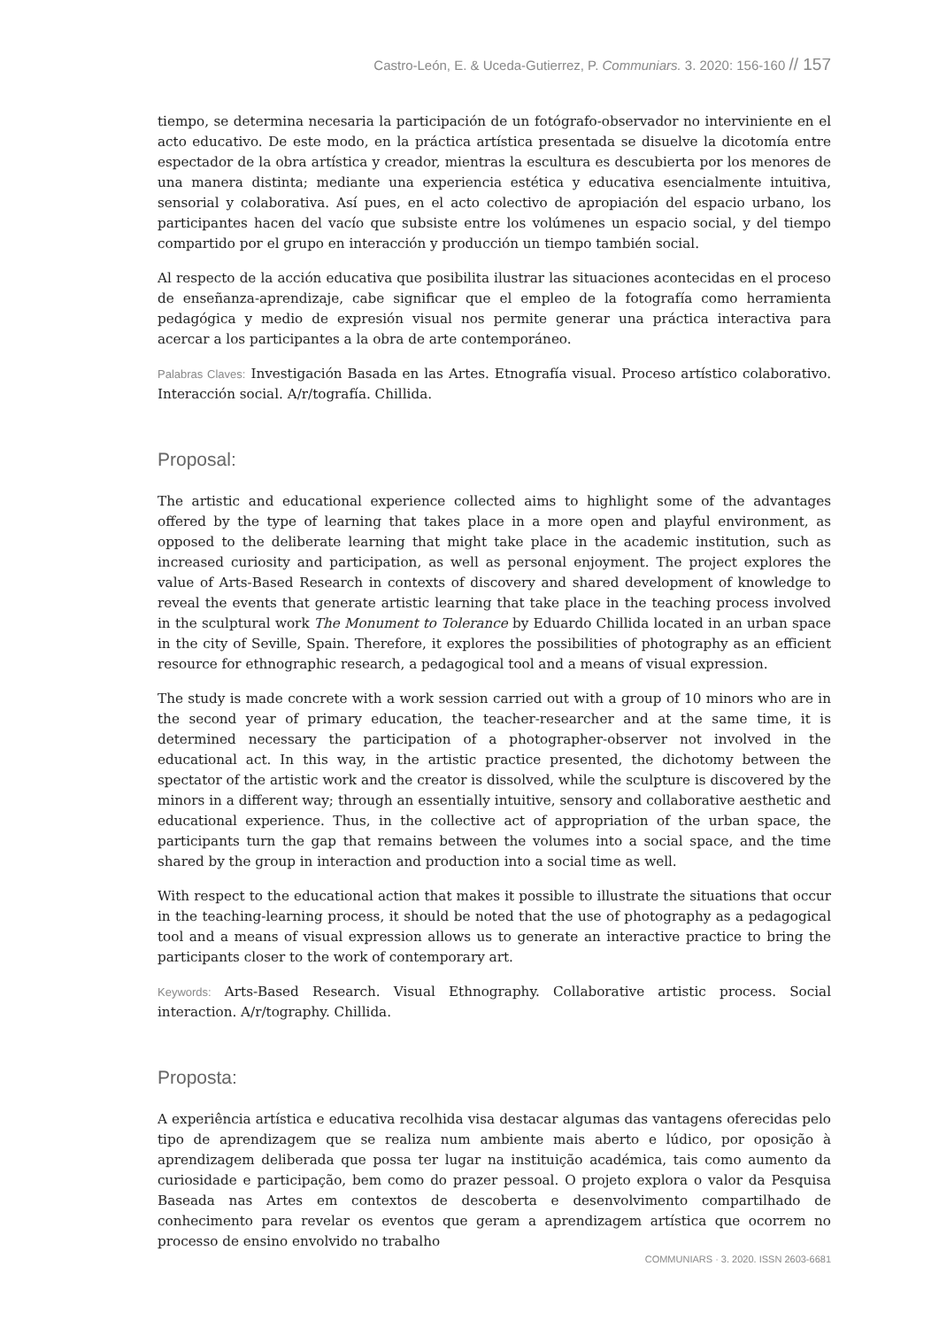Castro-León, E. & Uceda-Gutierrez, P. Communiars. 3. 2020: 156-160 // 157
tiempo, se determina necesaria la participación de un fotógrafo-observador no interviniente en el acto educativo. De este modo, en la práctica artística presentada se disuelve la dicotomía entre espectador de la obra artística y creador, mientras la escultura es descubierta por los menores de una manera distinta; mediante una experiencia estética y educativa esencialmente intuitiva, sensorial y colaborativa. Así pues, en el acto colectivo de apropiación del espacio urbano, los participantes hacen del vacío que subsiste entre los volúmenes un espacio social, y del tiempo compartido por el grupo en interacción y producción un tiempo también social.
Al respecto de la acción educativa que posibilita ilustrar las situaciones acontecidas en el proceso de enseñanza-aprendizaje, cabe significar que el empleo de la fotografía como herramienta pedagógica y medio de expresión visual nos permite generar una práctica interactiva para acercar a los participantes a la obra de arte contemporáneo.
Palabras Claves: Investigación Basada en las Artes. Etnografía visual. Proceso artístico colaborativo. Interacción social. A/r/tografía. Chillida.
Proposal:
The artistic and educational experience collected aims to highlight some of the advantages offered by the type of learning that takes place in a more open and playful environment, as opposed to the deliberate learning that might take place in the academic institution, such as increased curiosity and participation, as well as personal enjoyment. The project explores the value of Arts-Based Research in contexts of discovery and shared development of knowledge to reveal the events that generate artistic learning that take place in the teaching process involved in the sculptural work The Monument to Tolerance by Eduardo Chillida located in an urban space in the city of Seville, Spain. Therefore, it explores the possibilities of photography as an efficient resource for ethnographic research, a pedagogical tool and a means of visual expression.
The study is made concrete with a work session carried out with a group of 10 minors who are in the second year of primary education, the teacher-researcher and at the same time, it is determined necessary the participation of a photographer-observer not involved in the educational act. In this way, in the artistic practice presented, the dichotomy between the spectator of the artistic work and the creator is dissolved, while the sculpture is discovered by the minors in a different way; through an essentially intuitive, sensory and collaborative aesthetic and educational experience. Thus, in the collective act of appropriation of the urban space, the participants turn the gap that remains between the volumes into a social space, and the time shared by the group in interaction and production into a social time as well.
With respect to the educational action that makes it possible to illustrate the situations that occur in the teaching-learning process, it should be noted that the use of photography as a pedagogical tool and a means of visual expression allows us to generate an interactive practice to bring the participants closer to the work of contemporary art.
Keywords: Arts-Based Research. Visual Ethnography. Collaborative artistic process. Social interaction. A/r/tography. Chillida.
Proposta:
A experiência artística e educativa recolhida visa destacar algumas das vantagens oferecidas pelo tipo de aprendizagem que se realiza num ambiente mais aberto e lúdico, por oposição à aprendizagem deliberada que possa ter lugar na instituição académica, tais como aumento da curiosidade e participação, bem como do prazer pessoal. O projeto explora o valor da Pesquisa Baseada nas Artes em contextos de descoberta e desenvolvimento compartilhado de conhecimento para revelar os eventos que geram a aprendizagem artística que ocorrem no processo de ensino envolvido no trabalho
COMMUNIARS · 3. 2020. ISSN 2603-6681